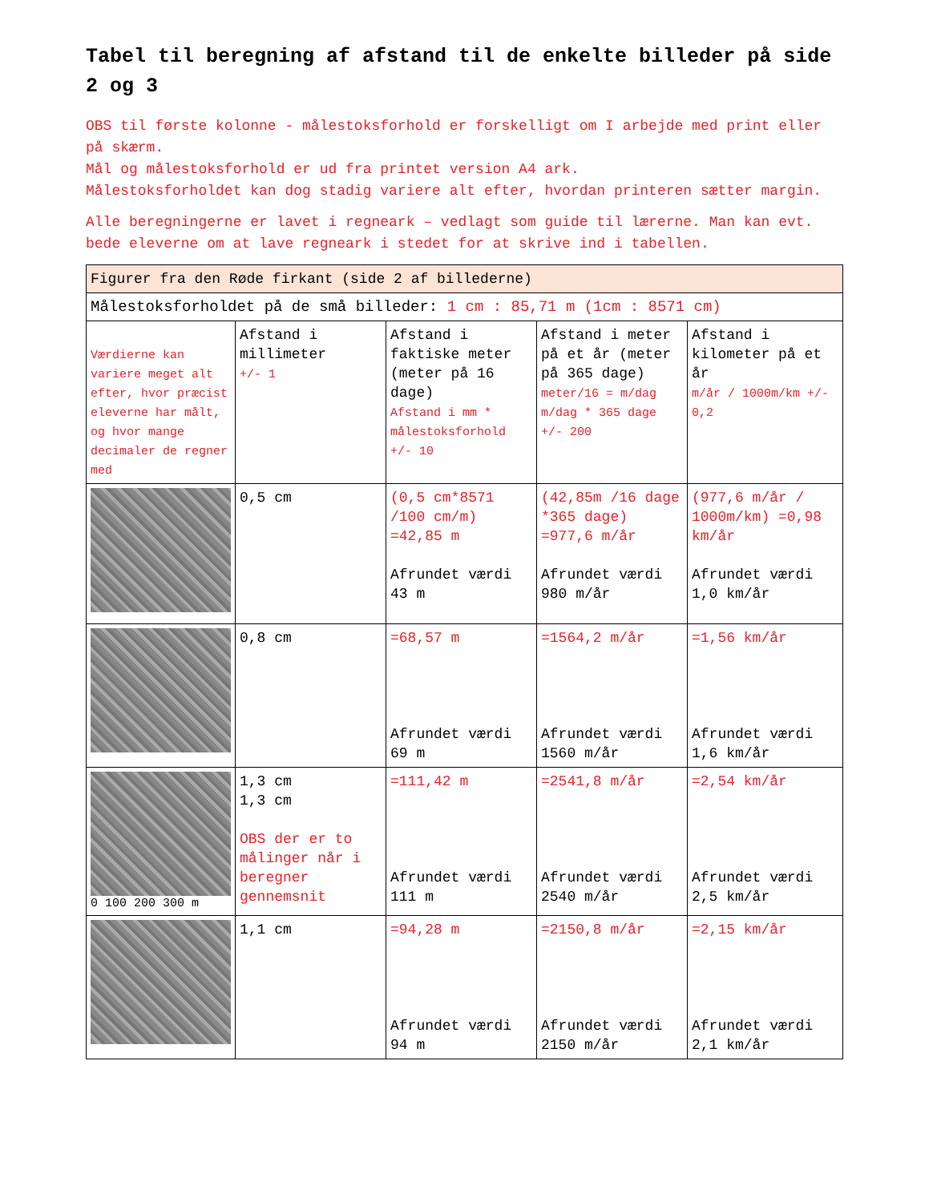Tabel til beregning af afstand til de enkelte billeder på side 2 og 3
OBS til første kolonne - målestoksforhold er forskelligt om I arbejde med print eller på skærm.
Mål og målestoksforhold er ud fra printet version A4 ark.
Målestoksforholdet kan dog stadig variere alt efter, hvordan printeren sætter margin.
Alle beregningerne er lavet i regneark – vedlagt som guide til lærerne. Man kan evt. bede eleverne om at lave regneark i stedet for at skrive ind i tabellen.
| Figurer fra den Røde firkant (side 2 af billederne) | | | | |
| Målestoksforholdet på de små billeder: 1 cm : 85,71 m (1cm : 8571 cm) | | | | |
| Værdierne kan variere meget alt efter, hvor præcist eleverne har målt, og hvor mange decimaler de regner med | Afstand i millimeter +/- 1 | Afstand i faktiske meter (meter på 16 dage) Afstand i mm * målestoksforhold +/- 10 | Afstand i meter på et år (meter på 365 dage) meter/16 = m/dag m/dag * 365 dage +/- 200 | Afstand i kilometer på et år m/år / 1000m/km +/- 0,2 |
| | 0,5 cm | (0,5 cm*8571 /100 cm/m) =42,85 m Afrundet værdi 43 m | (42,85m /16 dage *365 dage) =977,6 m/år Afrundet værdi 980 m/år | (977,6 m/år / 1000m/km) =0,98 km/år Afrundet værdi 1,0 km/år |
| | 0,8 cm | =68,57 m Afrundet værdi 69 m | =1564,2 m/år Afrundet værdi 1560 m/år | =1,56 km/år Afrundet værdi 1,6 km/år |
| 0 100 200 300 m | 1,3 cm 1,3 cm OBS der er to målinger når i beregner gennemsnit | =111,42 m Afrundet værdi 111 m | =2541,8 m/år Afrundet værdi 2540 m/år | =2,54 km/år Afrundet værdi 2,5 km/år |
| | 1,1 cm | =94,28 m Afrundet værdi 94 m | =2150,8 m/år Afrundet værdi 2150 m/år | =2,15 km/år Afrundet værdi 2,1 km/år |